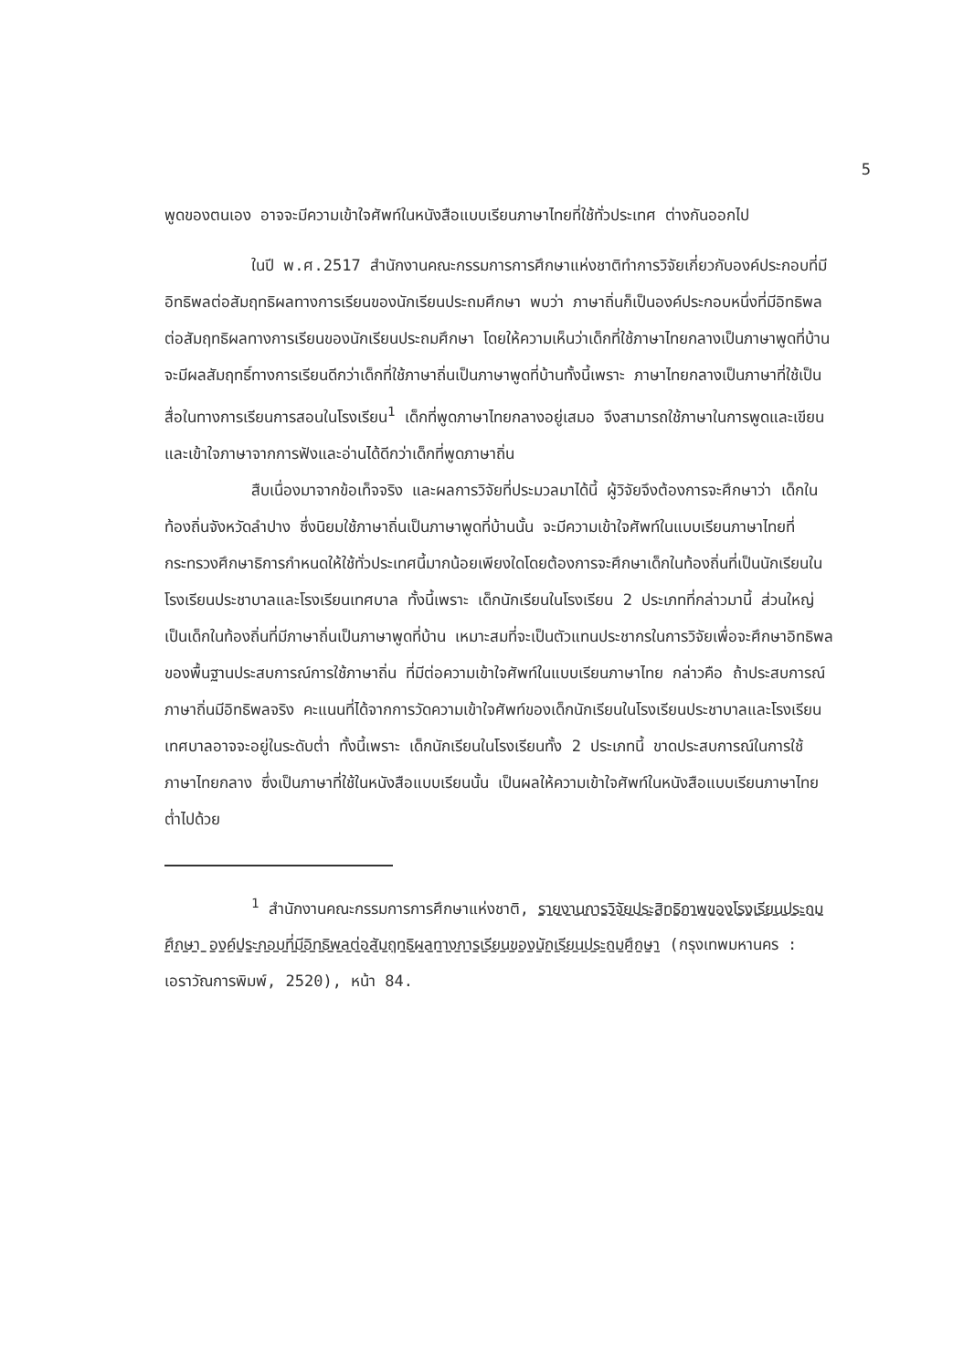5
พูดของตนเอง อาจจะมีความเข้าใจศัพท์ในหนังสือแบบเรียนภาษาไทยที่ใช้ทั่วประเทศ ต่างกันออกไป
ในปี พ.ศ.2517 สำนักงานคณะกรรมการการศึกษาแห่งชาติทำการวิจัยเกี่ยวกับองค์ประกอบที่มีอิทธิพลต่อสัมฤทธิผลทางการเรียนของนักเรียนประถมศึกษา พบว่า ภาษาถิ่นก็เป็นองค์ประกอบหนึ่งที่มีอิทธิพลต่อสัมฤทธิผลทางการเรียนของนักเรียนประถมศึกษา โดยให้ความเห็นว่าเด็กที่ใช้ภาษาไทยกลางเป็นภาษาพูดที่บ้านจะมีผลสัมฤทธิ์ทางการเรียนดีกว่าเด็กที่ใช้ภาษาถิ่นเป็นภาษาพูดที่บ้านทั้งนี้เพราะ ภาษาไทยกลางเป็นภาษาที่ใช้เป็นสื่อในทางการเรียนการสอนในโรงเรียน<sup>1</sup> เด็กที่พูดภาษาไทยกลางอยู่เสมอ จึงสามารถใช้ภาษาในการพูดและเขียน และเข้าใจภาษาจากการฟังและอ่านได้ดีกว่าเด็กที่พูดภาษาถิ่น
สืบเนื่องมาจากข้อเท็จจริง และผลการวิจัยที่ประมวลมาได้นี้ ผู้วิจัยจึงต้องการจะศึกษาว่า เด็กในท้องถิ่นจังหวัดลำปาง ซึ่งนิยมใช้ภาษาถิ่นเป็นภาษาพูดที่บ้านนั้น จะมีความเข้าใจศัพท์ในแบบเรียนภาษาไทยที่กระทรวงศึกษาธิการกำหนดให้ใช้ทั่วประเทศนี้มากน้อยเพียงใดโดยต้องการจะศึกษาเด็กในท้องถิ่นที่เป็นนักเรียนในโรงเรียนประชาบาลและโรงเรียนเทศบาล ทั้งนี้เพราะ เด็กนักเรียนในโรงเรียน 2 ประเภทที่กล่าวมานี้ ส่วนใหญ่เป็นเด็กในท้องถิ่นที่มีภาษาถิ่นเป็นภาษาพูดที่บ้าน เหมาะสมที่จะเป็นตัวแทนประชากรในการวิจัยเพื่อจะศึกษาอิทธิพลของพื้นฐานประสบการณ์การใช้ภาษาถิ่น ที่มีต่อความเข้าใจศัพท์ในแบบเรียนภาษาไทย กล่าวคือ ถ้าประสบการณ์ภาษาถิ่นมีอิทธิพลจริง คะแนนที่ได้จากการวัดความเข้าใจศัพท์ของเด็กนักเรียนในโรงเรียนประชาบาลและโรงเรียนเทศบาลอาจจะอยู่ในระดับต่ำ ทั้งนี้เพราะ เด็กนักเรียนในโรงเรียนทั้ง 2 ประเภทนี้ ขาดประสบการณ์ในการใช้ภาษาไทยกลาง ซึ่งเป็นภาษาที่ใช้ในหนังสือแบบเรียนนั้น เป็นผลให้ความเข้าใจศัพท์ในหนังสือแบบเรียนภาษาไทยต่ำไปด้วย
<sup>1</sup> สำนักงานคณะกรรมการการศึกษาแห่งชาติ, รายงานการวิจัยประสิทธิภาพของโรงเรียนประถมศึกษา องค์ประกอบที่มีอิทธิพลต่อสัมฤทธิผลทางการเรียนของนักเรียนประถมศึกษา (กรุงเทพมหานคร : เอราวัณการพิมพ์, 2520), หน้า 84.